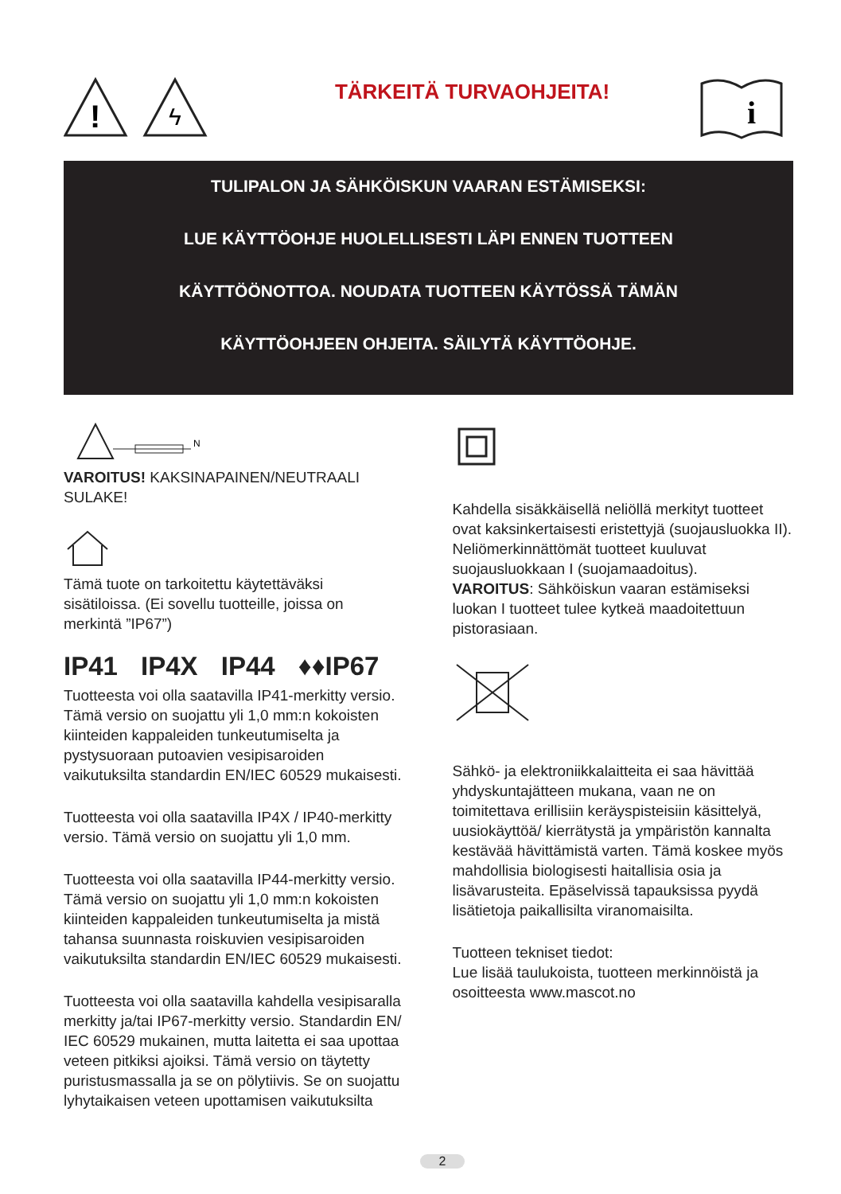!
ϟ
TÄRKEITÄ TURVAOHJEITA!
i
TULIPALON JA SÄHKÖISKUN VAARAN ESTÄMISEKSI:
LUE KÄYTTÖOHJE HUOLELLISESTI LÄPI ENNEN TUOTTEEN
KÄYTTÖÖNOTTOA. NOUDATA TUOTTEEN KÄYTÖSSÄ TÄMÄN
KÄYTTÖOHJEEN OHJEITA. SÄILYTÄ KÄYTTÖOHJE.
N
VAROITUS! KAKSINAPAINEN/NEUTRAALI SULAKE!
Tämä tuote on tarkoitettu käytettäväksi sisätiloissa. (Ei sovellu tuotteille, joissa on merkintä ”IP67”)
IP41 IP4X IP44 ♦♦IP67
Tuotteesta voi olla saatavilla IP41-merkitty versio. Tämä versio on suojattu yli 1,0 mm:n kokoisten kiinteiden kappaleiden tunkeutumiselta ja pystysuoraan putoavien vesipisaroiden vaikutuksilta standardin EN/IEC 60529 mukaisesti.
Tuotteesta voi olla saatavilla IP4X / IP40-merkitty versio. Tämä versio on suojattu yli 1,0 mm.
Tuotteesta voi olla saatavilla IP44-merkitty versio. Tämä versio on suojattu yli 1,0 mm:n kokoisten kiinteiden kappaleiden tunkeutumiselta ja mistä tahansa suunnasta roiskuvien vesipisaroiden vaikutuksilta standardin EN/IEC 60529 mukaisesti.
Tuotteesta voi olla saatavilla kahdella vesipisaralla merkitty ja/tai IP67-merkitty versio. Standardin EN/ IEC 60529 mukainen, mutta laitetta ei saa upottaa veteen pitkiksi ajoiksi. Tämä versio on täytetty puristusmassalla ja se on pölytiivis. Se on suojattu lyhytaikaisen veteen upottamisen vaikutuksilta
Kahdella sisäkkäisellä neliöllä merkityt tuotteet ovat kaksinkertaisesti eristettyjä (suojausluokka II). Neliömerkinnättömät tuotteet kuuluvat suojausluokkaan I (suojamaadoitus).
VAROITUS: Sähköiskun vaaran estämiseksi luokan I tuotteet tulee kytkeä maadoitettuun pistorasiaan.
Sähkö- ja elektroniikkalaitteita ei saa hävittää yhdyskuntajätteen mukana, vaan ne on toimitettava erillisiin keräyspisteisiin käsittelyä, uusiokäyttöä/ kierrätystä ja ympäristön kannalta kestävää hävittämistä varten. Tämä koskee myös mahdollisia biologisesti haitallisia osia ja lisävarusteita. Epäselvissä tapauksissa pyydä lisätietoja paikallisilta viranomaisilta.
Tuotteen tekniset tiedot:
Lue lisää taulukoista, tuotteen merkinnöistä ja osoitteesta www.mascot.no
2